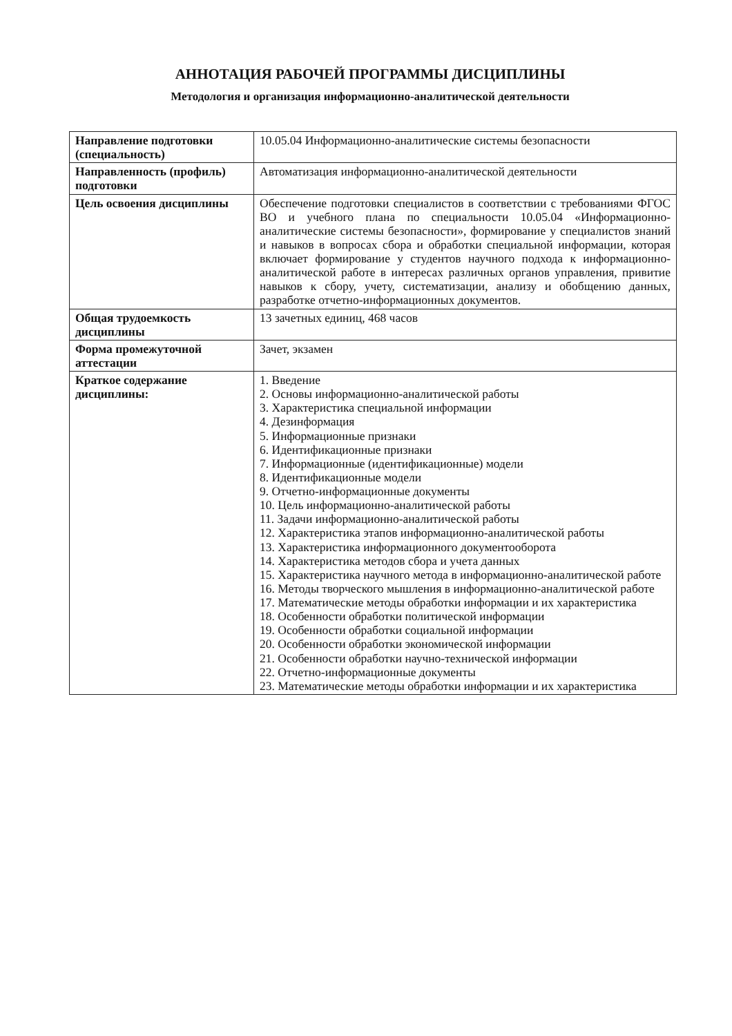АННОТАЦИЯ РАБОЧЕЙ ПРОГРАММЫ ДИСЦИПЛИНЫ
Методология и организация информационно-аналитической деятельности
| Направление подготовки (специальность) | 10.05.04 Информационно-аналитические системы безопасности |
| Направленность (профиль) подготовки | Автоматизация информационно-аналитической деятельности |
| Цель освоения дисциплины | Обеспечение подготовки специалистов в соответствии с требованиями ФГОС ВО и учебного плана по специальности 10.05.04 «Информационно-аналитические системы безопасности», формирование у специалистов знаний и навыков в вопросах сбора и обработки специальной информации, которая включает формирование у студентов научного подхода к информационно-аналитической работе в интересах различных органов управления, привитие навыков к сбору, учету, систематизации, анализу и обобщению данных, разработке отчетно-информационных документов. |
| Общая трудоемкость дисциплины | 13 зачетных единиц, 468 часов |
| Форма промежуточной аттестации | Зачет, экзамен |
| Краткое содержание дисциплины: | 1. Введение 2. Основы информационно-аналитической работы 3. Характеристика специальной информации 4. Дезинформация 5. Информационные признаки 6. Идентификационные признаки 7. Информационные (идентификационные) модели 8. Идентификационные модели 9. Отчетно-информационные документы 10. Цель информационно-аналитической работы 11. Задачи информационно-аналитической работы 12. Характеристика этапов информационно-аналитической работы 13. Характеристика информационного документооборота 14. Характеристика методов сбора и учета данных 15. Характеристика научного метода в информационно-аналитической работе 16. Методы творческого мышления в информационно-аналитической работе 17. Математические методы обработки информации и их характеристика 18. Особенности обработки политической информации 19. Особенности обработки социальной информации 20. Особенности обработки экономической информации 21. Особенности обработки научно-технической информации 22. Отчетно-информационные документы 23. Математические методы обработки информации и их характеристика |